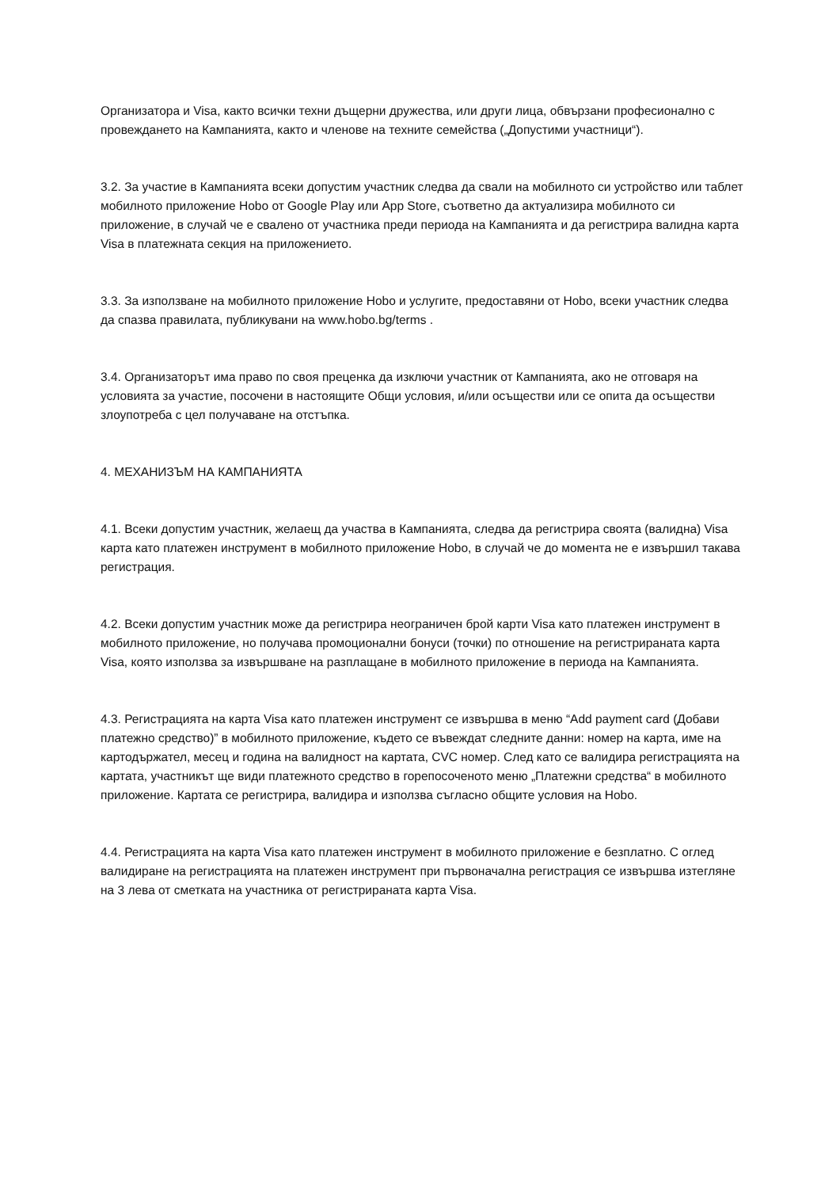Организатора и Visa, както всички техни дъщерни дружества, или други лица, обвързани професионално с провеждането на Кампанията, както и членове на техните семейства („Допустими участници“).
3.2. За участие в Кампанията всеки допустим участник следва да свали на мобилното си устройство или таблет мобилното приложение Hobo от Google Play или App Store, съответно да актуализира мобилното си приложение, в случай че е свалено от участника преди периода на Кампанията и да регистрира валидна карта Visa в платежната секция на приложението.
3.3. За използване на мобилното приложение Hobo и услугите, предоставяни от Hobo, всеки участник следва да спазва правилата, публикувани на www.hobo.bg/terms .
3.4. Организаторът има право по своя преценка да изключи участник от Кампанията, ако не отговаря на условията за участие, посочени в настоящите Общи условия, и/или осъществи или се опита да осъществи злоупотреба с цел получаване на отстъпка.
4. МЕХАНИЗЪМ НА КАМПАНИЯТА
4.1. Всеки допустим участник, желаещ да участва в Кампанията, следва да регистрира своята (валидна) Visa карта като платежен инструмент в мобилното приложение Hobo, в случай че до момента не е извършил такава регистрация.
4.2. Всеки допустим участник може да регистрира неограничен брой карти Visa като платежен инструмент в мобилното приложение, но получава промоционални бонуси (точки) по отношение на регистрираната карта Visa, която използва за извършване на разплащане в мобилното приложение в периода на Кампанията.
4.3. Регистрацията на карта Visa като платежен инструмент се извършва в меню “Add payment card (Добави платежно средство)” в мобилното приложение, където се въвеждат следните данни: номер на карта, име на картодържател, месец и година на валидност на картата, CVC номер. След като се валидира регистрацията на картата, участникът ще види платежното средство в горепосоченото меню „Платежни средства“ в мобилното приложение. Картата се регистрира, валидира и използва съгласно общите условия на Hobo.
4.4. Регистрацията на карта Visa като платежен инструмент в мобилното приложение е безплатно. С оглед валидиране на регистрацията на платежен инструмент при първоначална регистрация се извършва изтегляне на 3 лева от сметката на участника от регистрираната карта Visa.